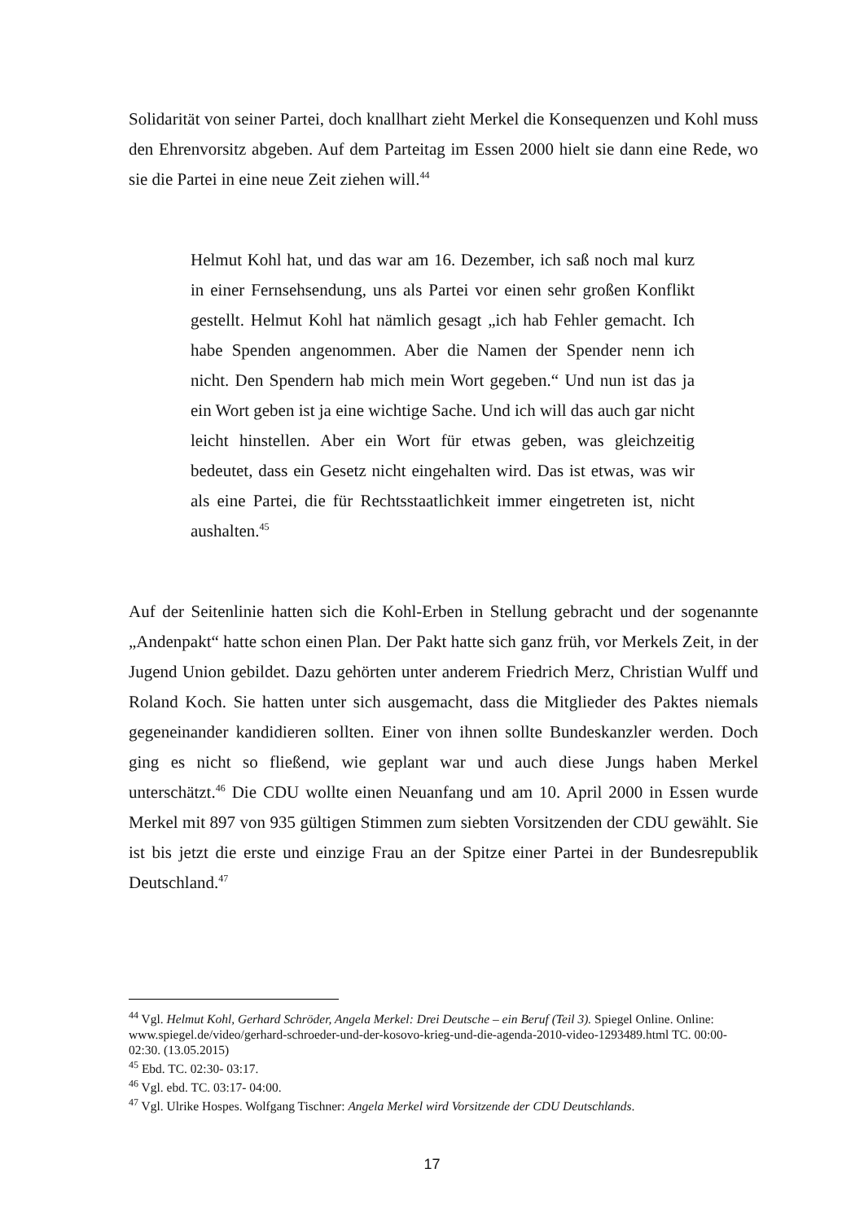Solidarität von seiner Partei, doch knallhart zieht Merkel die Konsequenzen und Kohl muss den Ehrenvorsitz abgeben. Auf dem Parteitag im Essen 2000 hielt sie dann eine Rede, wo sie die Partei in eine neue Zeit ziehen will.<sup>44</sup>
Helmut Kohl hat, und das war am 16. Dezember, ich saß noch mal kurz in einer Fernsehsendung, uns als Partei vor einen sehr großen Konflikt gestellt. Helmut Kohl hat nämlich gesagt „ich hab Fehler gemacht. Ich habe Spenden angenommen. Aber die Namen der Spender nenn ich nicht. Den Spendern hab mich mein Wort gegeben.“ Und nun ist das ja ein Wort geben ist ja eine wichtige Sache. Und ich will das auch gar nicht leicht hinstellen. Aber ein Wort für etwas geben, was gleichzeitig bedeutet, dass ein Gesetz nicht eingehalten wird. Das ist etwas, was wir als eine Partei, die für Rechtsstaatlichkeit immer eingetreten ist, nicht aushalten.<sup>45</sup>
Auf der Seitenlinie hatten sich die Kohl-Erben in Stellung gebracht und der sogenannte „Andenpakt“ hatte schon einen Plan. Der Pakt hatte sich ganz früh, vor Merkels Zeit, in der Jugend Union gebildet. Dazu gehörten unter anderem Friedrich Merz, Christian Wulff und Roland Koch. Sie hatten unter sich ausgemacht, dass die Mitglieder des Paktes niemals gegeneinander kandidieren sollten. Einer von ihnen sollte Bundeskanzler werden. Doch ging es nicht so fließend, wie geplant war und auch diese Jungs haben Merkel unterschätzt.<sup>46</sup> Die CDU wollte einen Neuanfang und am 10. April 2000 in Essen wurde Merkel mit 897 von 935 gültigen Stimmen zum siebten Vorsitzenden der CDU gewählt. Sie ist bis jetzt die erste und einzige Frau an der Spitze einer Partei in der Bundesrepublik Deutschland.<sup>47</sup>
<sup>44</sup> Vgl. Helmut Kohl, Gerhard Schröder, Angela Merkel: Drei Deutsche – ein Beruf (Teil 3). Spiegel Online. Online: www.spiegel.de/video/gerhard-schroeder-und-der-kosovo-krieg-und-die-agenda-2010-video-1293489.html TC. 00:00- 02:30. (13.05.2015)
<sup>45</sup> Ebd. TC. 02:30- 03:17.
<sup>46</sup> Vgl. ebd. TC. 03:17- 04:00.
<sup>47</sup> Vgl. Ulrike Hospes. Wolfgang Tischner: Angela Merkel wird Vorsitzende der CDU Deutschlands.
17